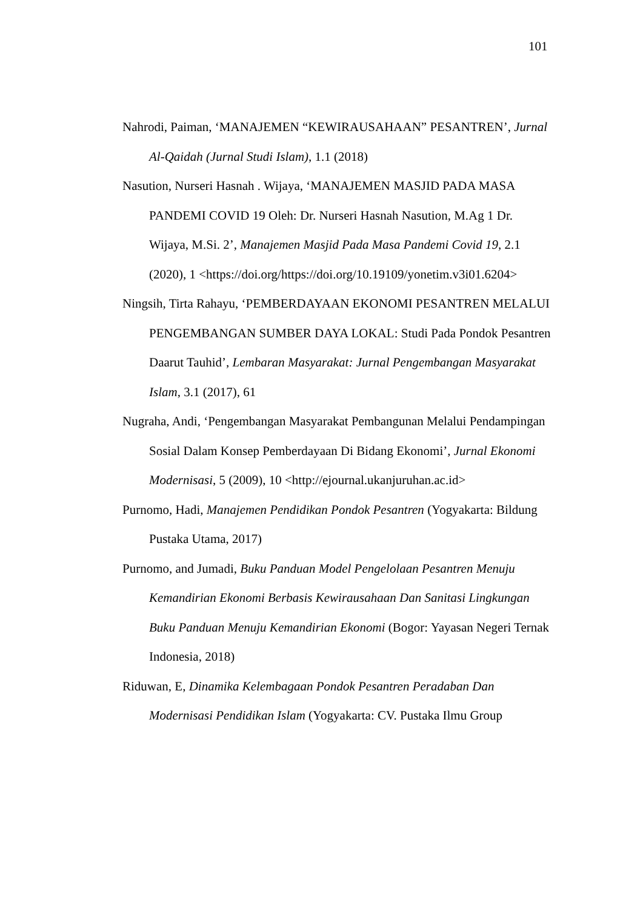101
Nahrodi, Paiman, ‘MANAJEMEN “KEWIRAUSAHAAN” PESANTREN’, Jurnal Al-Qaidah (Jurnal Studi Islam), 1.1 (2018)
Nasution, Nurseri Hasnah . Wijaya, ‘MANAJEMEN MASJID PADA MASA PANDEMI COVID 19 Oleh: Dr. Nurseri Hasnah Nasution, M.Ag 1 Dr. Wijaya, M.Si. 2’, Manajemen Masjid Pada Masa Pandemi Covid 19, 2.1 (2020), 1 <https://doi.org/https://doi.org/10.19109/yonetim.v3i01.6204>
Ningsih, Tirta Rahayu, ‘PEMBERDAYAAN EKONOMI PESANTREN MELALUI PENGEMBANGAN SUMBER DAYA LOKAL: Studi Pada Pondok Pesantren Daarut Tauhid’, Lembaran Masyarakat: Jurnal Pengembangan Masyarakat Islam, 3.1 (2017), 61
Nugraha, Andi, ‘Pengembangan Masyarakat Pembangunan Melalui Pendampingan Sosial Dalam Konsep Pemberdayaan Di Bidang Ekonomi’, Jurnal Ekonomi Modernisasi, 5 (2009), 10 <http://ejournal.ukanjuruhan.ac.id>
Purnomo, Hadi, Manajemen Pendidikan Pondok Pesantren (Yogyakarta: Bildung Pustaka Utama, 2017)
Purnomo, and Jumadi, Buku Panduan Model Pengelolaan Pesantren Menuju Kemandirian Ekonomi Berbasis Kewirausahaan Dan Sanitasi Lingkungan Buku Panduan Menuju Kemandirian Ekonomi (Bogor: Yayasan Negeri Ternak Indonesia, 2018)
Riduwan, E, Dinamika Kelembagaan Pondok Pesantren Peradaban Dan Modernisasi Pendidikan Islam (Yogyakarta: CV. Pustaka Ilmu Group